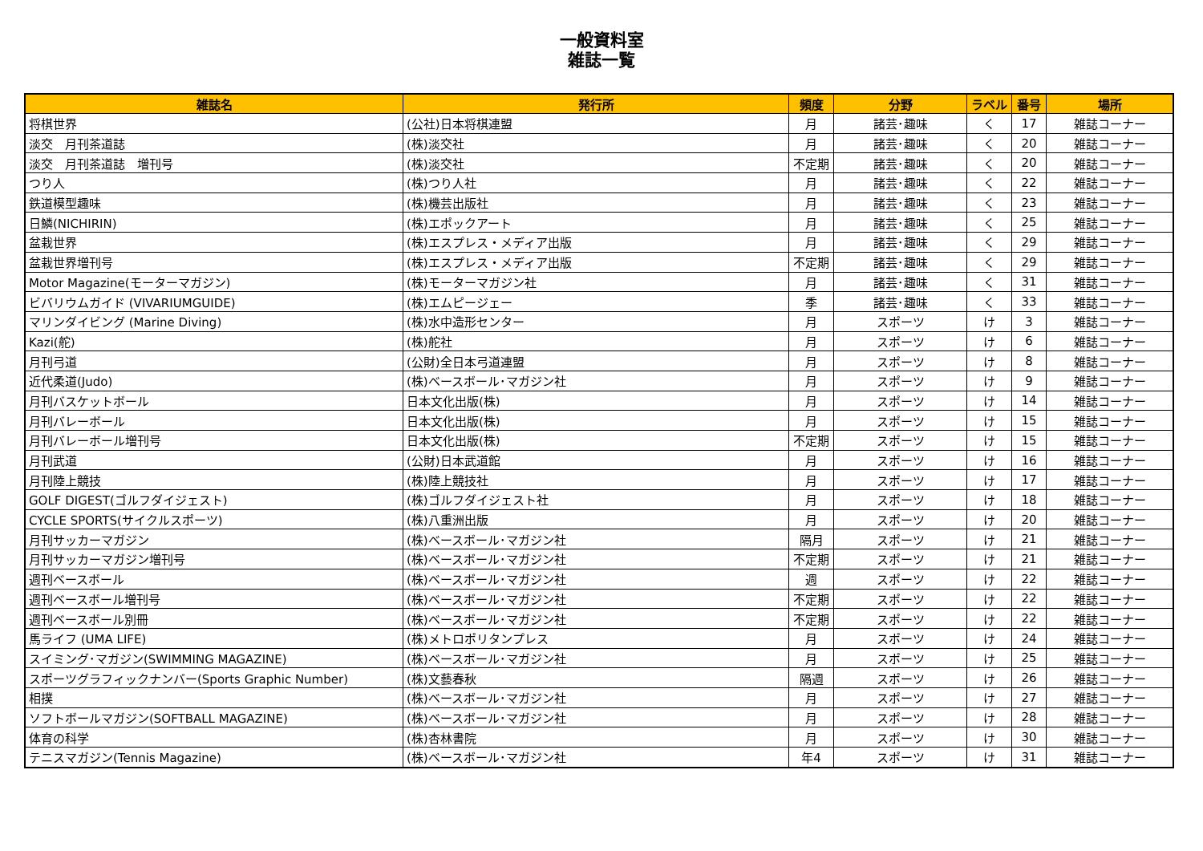一般資料室
雑誌一覧
| 雑誌名 | 発行所 | 頻度 | 分野 | ラベル | 番号 | 場所 |
| --- | --- | --- | --- | --- | --- | --- |
| 将棋世界 | (公社)日本将棋連盟 | 月 | 諸芸･趣味 | く | 17 | 雑誌コーナー |
| 淡交 月刊茶道誌 | (株)淡交社 | 月 | 諸芸･趣味 | く | 20 | 雑誌コーナー |
| 淡交 月刊茶道誌 増刊号 | (株)淡交社 | 不定期 | 諸芸･趣味 | く | 20 | 雑誌コーナー |
| つり人 | (株)つり人社 | 月 | 諸芸･趣味 | く | 22 | 雑誌コーナー |
| 鉄道模型趣味 | (株)機芸出版社 | 月 | 諸芸･趣味 | く | 23 | 雑誌コーナー |
| 日鱗(NICHIRIN) | (株)エポックアート | 月 | 諸芸･趣味 | く | 25 | 雑誌コーナー |
| 盆栽世界 | (株)エスプレス・メディア出版 | 月 | 諸芸･趣味 | く | 29 | 雑誌コーナー |
| 盆栽世界増刊号 | (株)エスプレス・メディア出版 | 不定期 | 諸芸･趣味 | く | 29 | 雑誌コーナー |
| Motor Magazine(モーターマガジン) | (株)モーターマガジン社 | 月 | 諸芸･趣味 | く | 31 | 雑誌コーナー |
| ビバリウムガイド (VIVARIUMGUIDE) | (株)エムピージェー | 季 | 諸芸･趣味 | く | 33 | 雑誌コーナー |
| マリンダイビング (Marine Diving) | (株)水中造形センター | 月 | スポーツ | け | 3 | 雑誌コーナー |
| Kazi(舵) | (株)舵社 | 月 | スポーツ | け | 6 | 雑誌コーナー |
| 月刊弓道 | (公財)全日本弓道連盟 | 月 | スポーツ | け | 8 | 雑誌コーナー |
| 近代柔道(Judo) | (株)ベースボール･マガジン社 | 月 | スポーツ | け | 9 | 雑誌コーナー |
| 月刊バスケットボール | 日本文化出版(株) | 月 | スポーツ | け | 14 | 雑誌コーナー |
| 月刊バレーボール | 日本文化出版(株) | 月 | スポーツ | け | 15 | 雑誌コーナー |
| 月刊バレーボール増刊号 | 日本文化出版(株) | 不定期 | スポーツ | け | 15 | 雑誌コーナー |
| 月刊武道 | (公財)日本武道館 | 月 | スポーツ | け | 16 | 雑誌コーナー |
| 月刊陸上競技 | (株)陸上競技社 | 月 | スポーツ | け | 17 | 雑誌コーナー |
| GOLF DIGEST(ゴルフダイジェスト) | (株)ゴルフダイジェスト社 | 月 | スポーツ | け | 18 | 雑誌コーナー |
| CYCLE SPORTS(サイクルスポーツ) | (株)八重洲出版 | 月 | スポーツ | け | 20 | 雑誌コーナー |
| 月刊サッカーマガジン | (株)ベースボール･マガジン社 | 隔月 | スポーツ | け | 21 | 雑誌コーナー |
| 月刊サッカーマガジン増刊号 | (株)ベースボール･マガジン社 | 不定期 | スポーツ | け | 21 | 雑誌コーナー |
| 週刊ベースボール | (株)ベースボール･マガジン社 | 週 | スポーツ | け | 22 | 雑誌コーナー |
| 週刊ベースボール増刊号 | (株)ベースボール･マガジン社 | 不定期 | スポーツ | け | 22 | 雑誌コーナー |
| 週刊ベースボール別冊 | (株)ベースボール･マガジン社 | 不定期 | スポーツ | け | 22 | 雑誌コーナー |
| 馬ライフ (UMA LIFE) | (株)メトロポリタンプレス | 月 | スポーツ | け | 24 | 雑誌コーナー |
| スイミング･マガジン(SWIMMING MAGAZINE) | (株)ベースボール･マガジン社 | 月 | スポーツ | け | 25 | 雑誌コーナー |
| スポーツグラフィックナンバー(Sports Graphic Number) | (株)文藝春秋 | 隔週 | スポーツ | け | 26 | 雑誌コーナー |
| 相撲 | (株)ベースボール･マガジン社 | 月 | スポーツ | け | 27 | 雑誌コーナー |
| ソフトボールマガジン(SOFTBALL MAGAZINE) | (株)ベースボール･マガジン社 | 月 | スポーツ | け | 28 | 雑誌コーナー |
| 体育の科学 | (株)杏林書院 | 月 | スポーツ | け | 30 | 雑誌コーナー |
| テニスマガジン(Tennis Magazine) | (株)ベースボール･マガジン社 | 年4 | スポーツ | け | 31 | 雑誌コーナー |